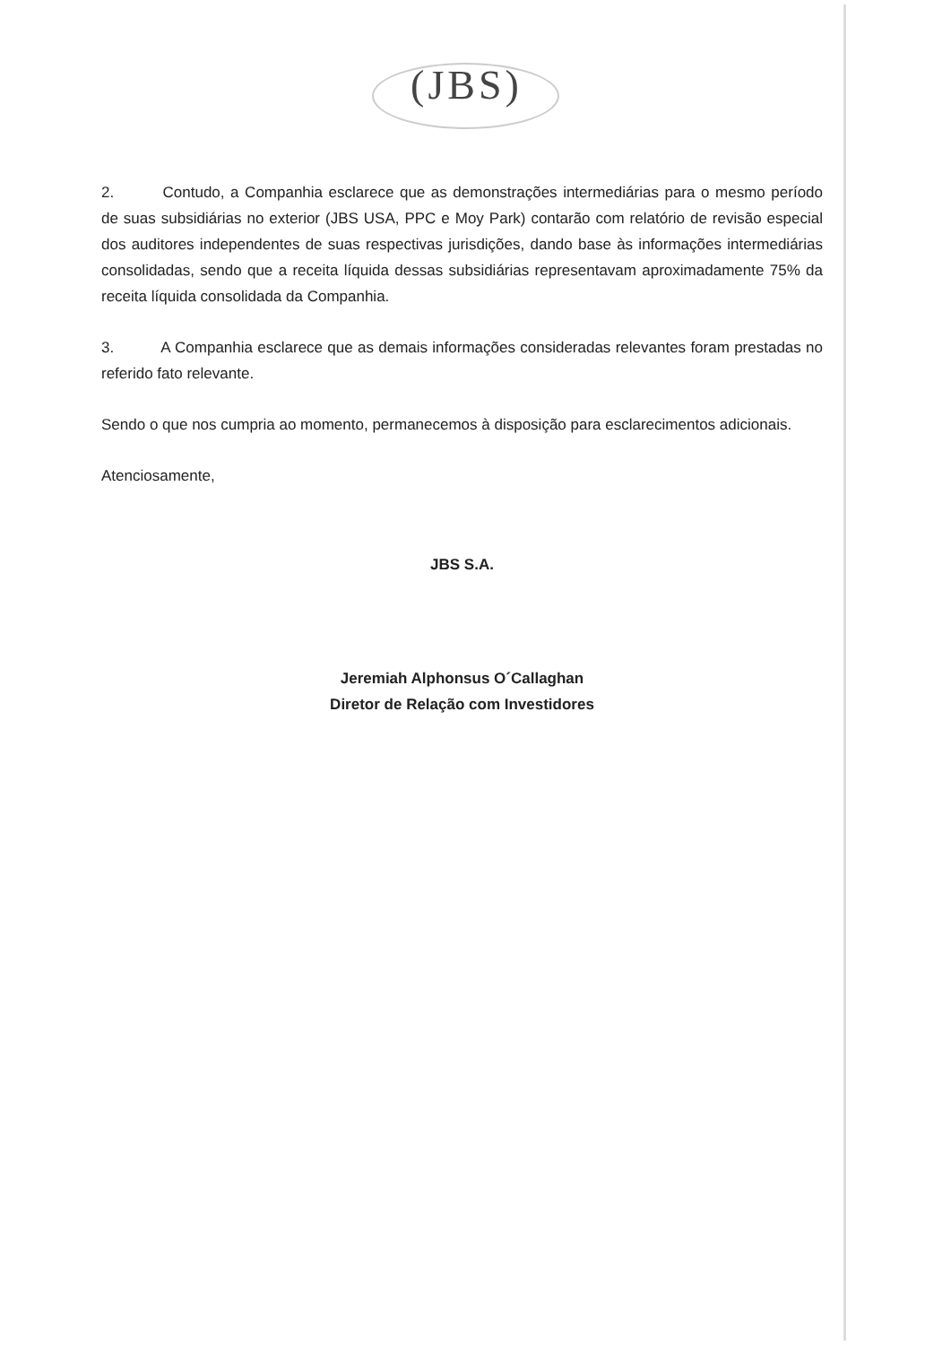(JBS)
2. Contudo, a Companhia esclarece que as demonstrações intermediárias para o mesmo período de suas subsidiárias no exterior (JBS USA, PPC e Moy Park) contarão com relatório de revisão especial dos auditores independentes de suas respectivas jurisdições, dando base às informações intermediárias consolidadas, sendo que a receita líquida dessas subsidiárias representavam aproximadamente 75% da receita líquida consolidada da Companhia.
3. A Companhia esclarece que as demais informações consideradas relevantes foram prestadas no referido fato relevante.
Sendo o que nos cumpria ao momento, permanecemos à disposição para esclarecimentos adicionais.
Atenciosamente,
JBS S.A.
Jeremiah Alphonsus O´Callaghan
Diretor de Relação com Investidores